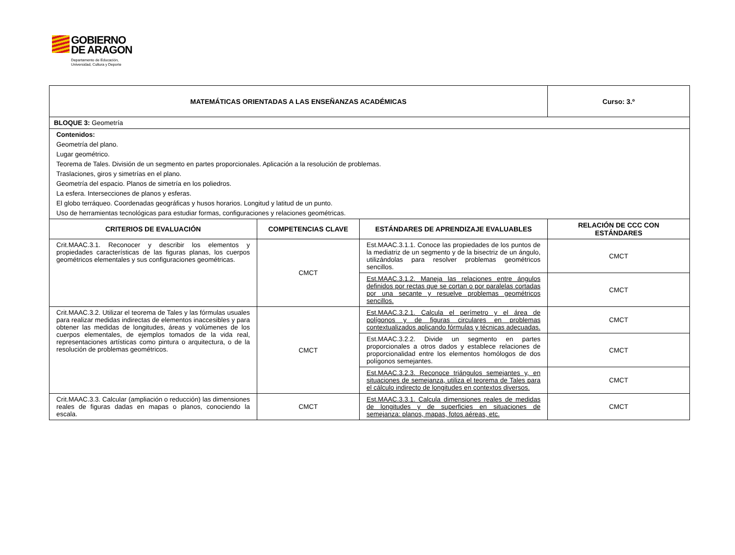GOBIERNO
DE ARAGON Departamento de Educación,
Universidad, Cultura y Deporte
| MATEMÁTICAS ORIENTADAS A LAS ENSEÑANZAS ACADÉMICAS | | | Curso: 3.º |
| --- | --- | --- | --- |
| BLOQUE 3: Geometría | | | |
| Contenidos: Geometría del plano. Lugar geométrico. Teorema de Tales. División de un segmento en partes proporcionales. Aplicación a la resolución de problemas. Traslaciones, giros y simetrías en el plano. Geometría del espacio. Planos de simetría en los poliedros. La esfera. Intersecciones de planos y esferas. El globo terráqueo. Coordenadas geográficas y husos horarios. Longitud y latitud de un punto. Uso de herramientas tecnológicas para estudiar formas, configuraciones y relaciones geométricas. | | | |
| CRITERIOS DE EVALUACIÓN | COMPETENCIAS CLAVE | ESTÁNDARES DE APRENDIZAJE EVALUABLES | RELACIÓN DE CCC CON ESTÁNDARES |
| Crit.MAAC.3.1. Reconocer y describir los elementos y propiedades características de las figuras planas, los cuerpos geométricos elementales y sus configuraciones geométricas. | CMCT | Est.MAAC.3.1.1. Conoce las propiedades de los puntos de la mediatriz de un segmento y de la bisectriz de un ángulo, utilizándolas para resolver problemas geométricos sencillos. | CMCT |
| | | Est.MAAC.3.1.2. Maneja las relaciones entre ángulos definidos por rectas que se cortan o por paralelas cortadas por una secante y resuelve problemas geométricos sencillos. | CMCT |
| Crit.MAAC.3.2. Utilizar el teorema de Tales y las fórmulas usuales para realizar medidas indirectas de elementos inaccesibles y para obtener las medidas de longitudes, áreas y volúmenes de los cuerpos elementales, de ejemplos tomados de la vida real, representaciones artísticas como pintura o arquitectura, o de la resolución de problemas geométricos. | CMCT | Est.MAAC.3.2.1. Calcula el perímetro y el área de polígonos y de figuras circulares en problemas contextualizados aplicando fórmulas y técnicas adecuadas. | CMCT |
| | | Est.MAAC.3.2.2. Divide un segmento en partes proporcionales a otros dados y establece relaciones de proporcionalidad entre los elementos homólogos de dos polígonos semejantes. | CMCT |
| | | Est.MAAC.3.2.3. Reconoce triángulos semejantes y, en situaciones de semejanza, utiliza el teorema de Tales para el cálculo indirecto de longitudes en contextos diversos. | CMCT |
| Crit.MAAC.3.3. Calcular (ampliación o reducción) las dimensiones reales de figuras dadas en mapas o planos, conociendo la escala. | CMCT | Est.MAAC.3.3.1. Calcula dimensiones reales de medidas de longitudes y de superficies en situaciones de semejanza: planos, mapas, fotos aéreas, etc. | CMCT |